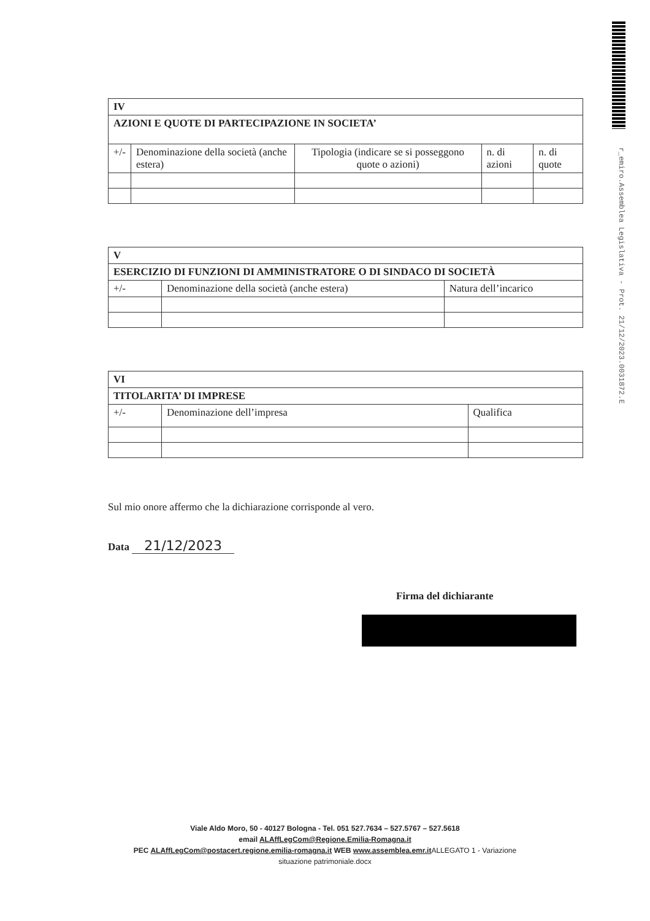r_emiro.Assemblea Legislativa - Prot. 21/12/2023.0031872.E
| IV | | | | |
| --- | --- | --- | --- | --- |
| AZIONI E QUOTE DI PARTECIPAZIONE IN SOCIETA’ | | | | |
| +/- | Denominazione della società (anche estera) | Tipologia (indicare se si posseggono quote o azioni) | n. di azioni | n. di quote |
| V | | |
| --- | --- | --- |
| ESERCIZIO DI FUNZIONI DI AMMINISTRATORE O DI SINDACO DI SOCIETÀ | | |
| +/- | Denominazione della società (anche estera) | Natura dell’incarico |
| VI | | |
| --- | --- | --- |
| TITOLARITA’ DI IMPRESE | | |
| +/- | Denominazione dell’impresa | Qualifica |
Sul mio onore affermo che la dichiarazione corrisponde al vero.
Data 21/12/2023
Firma del dichiarante
Viale Aldo Moro, 50 - 40127 Bologna - Tel. 051 527.7634 – 527.5767 – 527.5618
email ALAffLegCom@Regione.Emilia-Romagna.it
PEC ALAffLegCom@postacert.regione.emilia-romagna.it WEB www.assemblea.emr.it ALLEGATO 1 - Variazione
situazione patrimoniale.docx